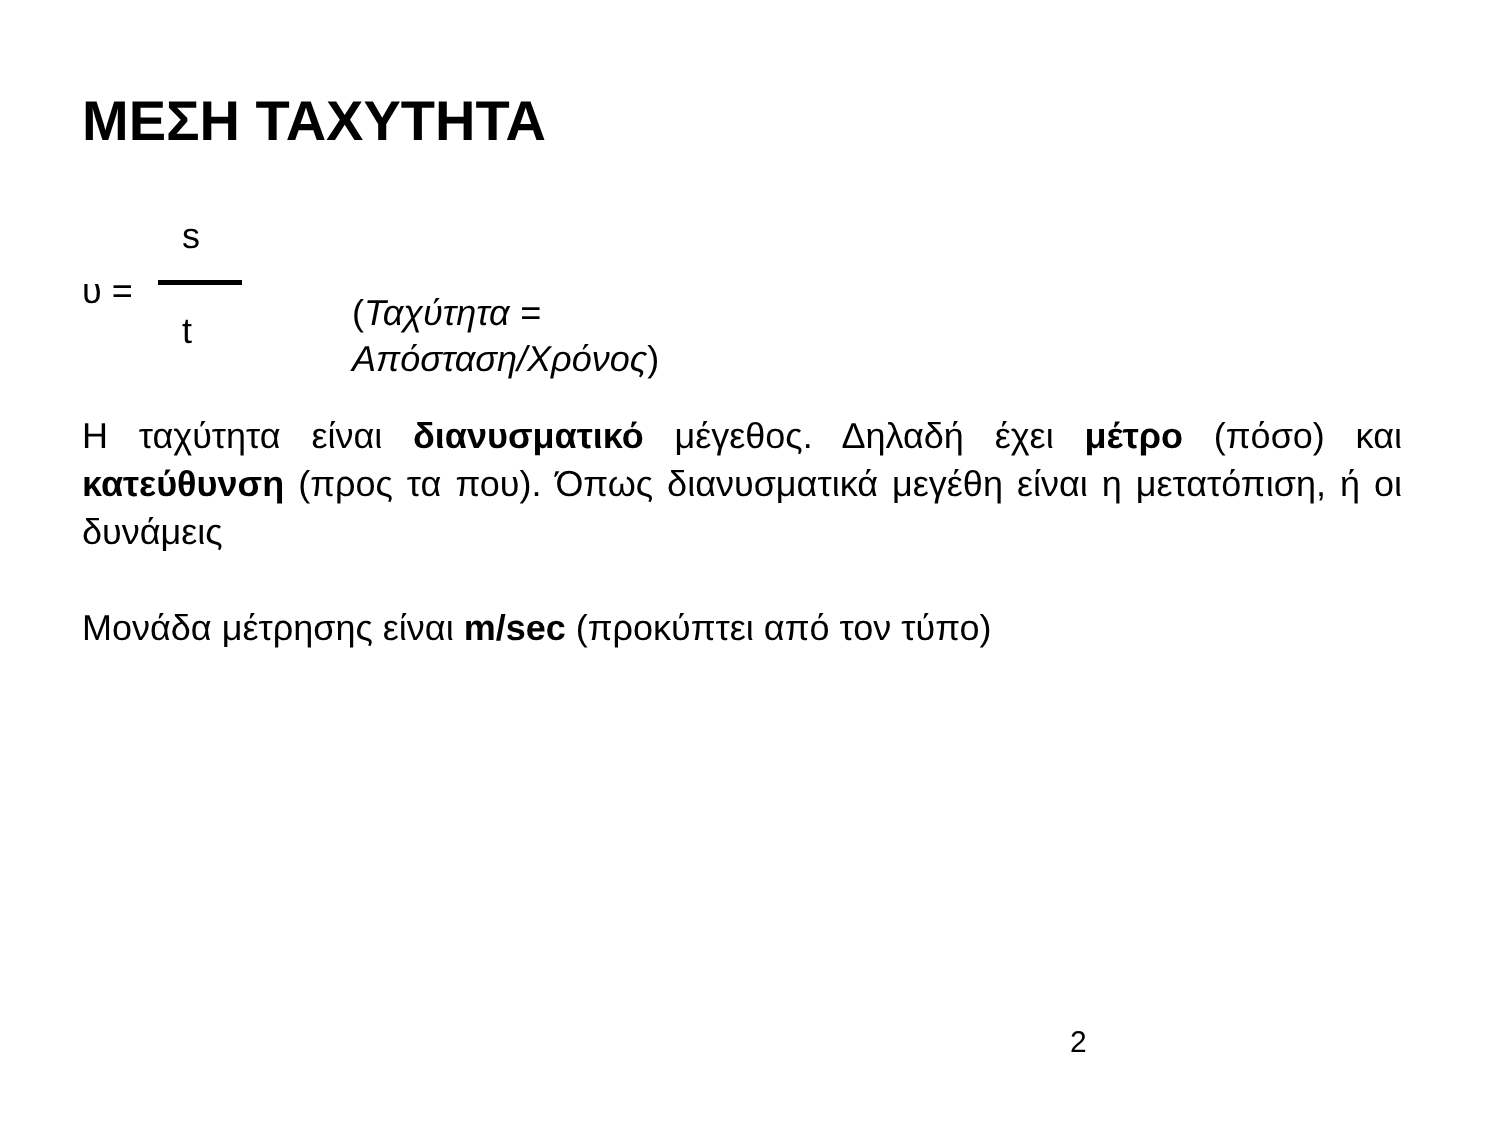ΜΕΣΗ ΤΑΧΥΤΗΤΑ
s
υ =
t
(Ταχύτητα =
Απόσταση/Χρόνος)
Η ταχύτητα είναι διανυσματικό μέγεθος. Δηλαδή έχει μέτρο (πόσο) και κατεύθυνση (προς τα που). Όπως διανυσματικά μεγέθη είναι η μετατόπιση, ή οι δυνάμεις
Μονάδα μέτρησης είναι m/sec (προκύπτει από τον τύπο)
2